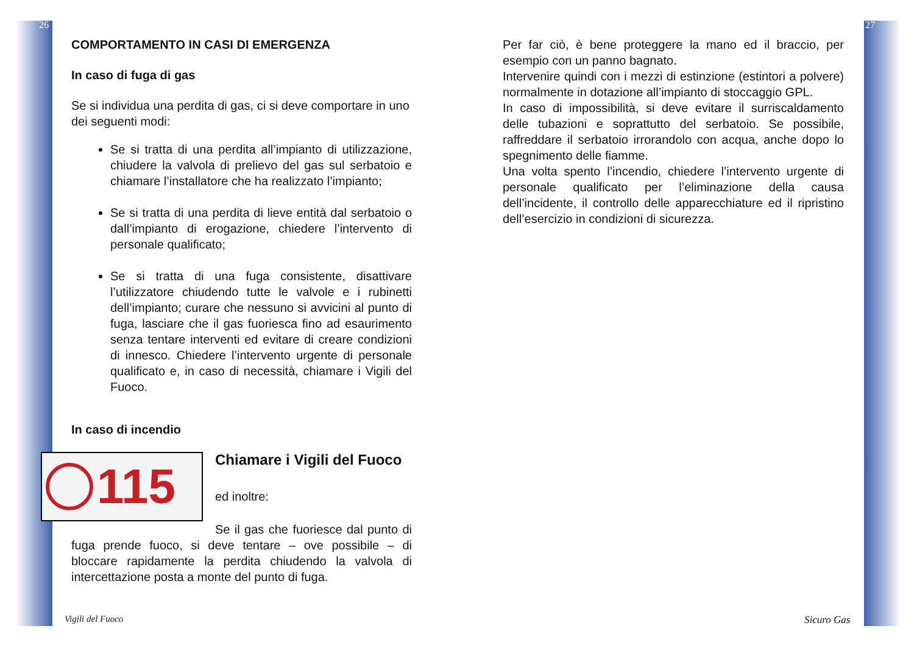26
COMPORTAMENTO IN CASI DI EMERGENZA
In caso di fuga di gas
Se si individua una perdita di gas, ci si deve comportare in uno dei seguenti modi:
Se si tratta di una perdita all’impianto di utilizzazione, chiudere la valvola di prelievo del gas sul serbatoio e chiamare l’installatore che ha realizzato l’impianto;
Se si tratta di una perdita di lieve entità dal serbatoio o dall’impianto di erogazione, chiedere l’intervento di personale qualificato;
Se si tratta di una fuga consistente, disattivare l’utilizzatore chiudendo tutte le valvole e i rubinetti dell’impianto; curare che nessuno si avvicini al punto di fuga, lasciare che il gas fuoriesca fino ad esaurimento senza tentare interventi ed evitare di creare condizioni di innesco. Chiedere l’intervento urgente di personale qualificato e, in caso di necessità, chiamare i Vigili del Fuoco.
In caso di incendio
115
Chiamare i Vigili del Fuoco
ed inoltre:
Se il gas che fuoriesce dal punto di fuga prende fuoco, si deve tentare – ove possibile – di bloccare rapidamente la perdita chiudendo la valvola di intercettazione posta a monte del punto di fuga.
Vigili del Fuoco
27
Per far ciò, è bene proteggere la mano ed il braccio, per esempio con un panno bagnato.
Intervenire quindi con i mezzi di estinzione (estintori a polvere) normalmente in dotazione all’impianto di stoccaggio GPL.
In caso di impossibilità, si deve evitare il surriscaldamento delle tubazioni e soprattutto del serbatoio. Se possibile, raffreddare il serbatoio irrorandolo con acqua, anche dopo lo spegnimento delle fiamme.
Una volta spento l’incendio, chiedere l’intervento urgente di personale qualificato per l’eliminazione della causa dell’incidente, il controllo delle apparecchiature ed il ripristino dell’esercizio in condizioni di sicurezza.
Sicuro Gas